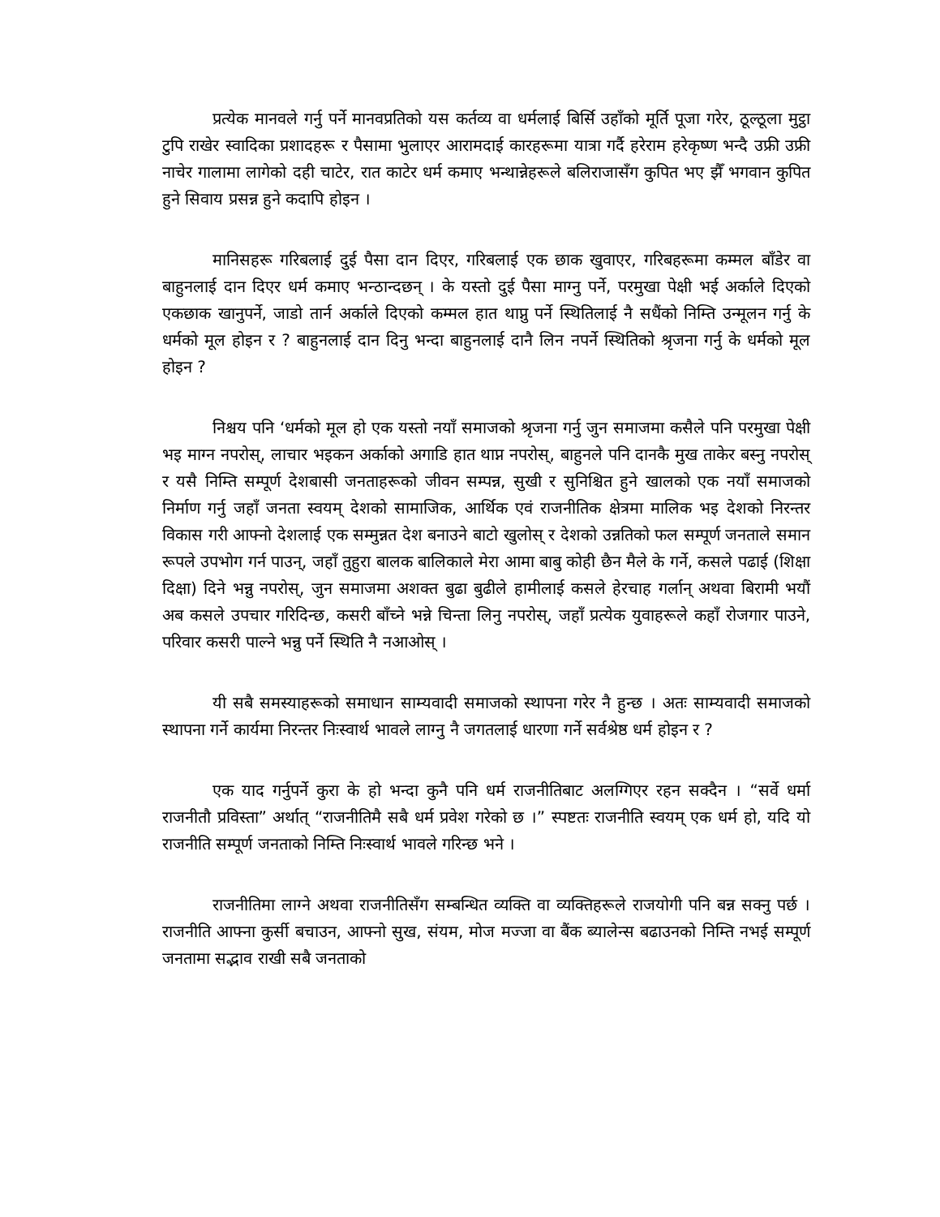प्रत्येक मानवले गर्नु पर्ने मानवप्रतिको यस कर्तव्य वा धर्मलाई बिर्सि उहाँको मूर्ति पूजा गरेर, ठूल्ठूला मुट्ठा टुपि राखेर स्वादिका प्रशादहरू र पैसामा भुलाएर आरामदाई कारहरूमा यात्रा गर्दै हरेराम हरेकृष्ण भन्दै उफ्री उफ्री नाचेर गालामा लागेको दही चाटेर, रात काटेर धर्म कमाए भन्थान्नेहरूले बलिराजासँग कुपित भए झैँ भगवान कुपित हुने सिवाय प्रसन्न हुने कदापि होइन ।
मानिसहरू गरिबलाई दुई पैसा दान दिएर, गरिबलाई एक छाक खुवाएर, गरिबहरूमा कम्मल बाँडेर वा बाहुनलाई दान दिएर धर्म कमाए भन्ठान्दछन् । के यस्तो दुई पैसा माग्नु पर्ने, परमुखा पेक्षी भई अर्काले दिएको एकछाक खानुपर्ने, जाडो तार्न अर्काले दिएको कम्मल हात थाप्नु पर्ने स्थितिलाई नै सधैंको निम्ति उन्मूलन गर्नु के धर्मको मूल होइन र ? बाहुनलाई दान दिनु भन्दा बाहुनलाई दानै लिन नपर्ने स्थितिको श्रृजना गर्नु के धर्मको मूल होइन ?
निश्चय पनि ‘धर्मको मूल हो एक यस्तो नयाँ समाजको श्रृजना गर्नु जुन समाजमा कसैले पनि परमुखा पेक्षी भइ माग्न नपरोस्, लाचार भइकन अर्काको अगाडि हात थाप्न नपरोस्, बाहुनले पनि दानकै मुख ताकेर बस्नु नपरोस् र यसै निम्ति सम्पूर्ण देशबासी जनताहरूको जीवन सम्पन्न, सुखी र सुनिश्चित हुने खालको एक नयाँ समाजको निर्माण गर्नु जहाँ जनता स्वयम् देशको सामाजिक, आर्थिक एवं राजनीतिक क्षेत्रमा मालिक भइ देशको निरन्तर विकास गरी आफ्नो देशलाई एक सम्मुन्नत देश बनाउने बाटो खुलोस् र देशको उन्नतिको फल सम्पूर्ण जनताले समान रूपले उपभोग गर्न पाउन्, जहाँ तुहुरा बालक बालिकाले मेरा आमा बाबु कोही छैन मैले के गर्ने, कसले पढाई (शिक्षा दिक्षा) दिने भन्नु नपरोस्, जुन समाजमा अशक्त बुढा बुढीले हामीलाई कसले हेरचाह गर्लान् अथवा बिरामी भयौं अब कसले उपचार गरिदिन्छ, कसरी बाँच्ने भन्ने चिन्ता लिनु नपरोस्, जहाँ प्रत्येक युवाहरूले कहाँ रोजगार पाउने, परिवार कसरी पाल्ने भन्नु पर्ने स्थिति नै नआओस् ।
यी सबै समस्याहरूको समाधान साम्यवादी समाजको स्थापना गरेर नै हुन्छ । अतः साम्यवादी समाजको स्थापना गर्ने कार्यमा निरन्तर निःस्वार्थ भावले लाग्नु नै जगतलाई धारणा गर्ने सर्वश्रेष्ठ धर्म होइन र ?
एक याद गर्नुपर्ने कुरा के हो भन्दा कुनै पनि धर्म राजनीतिबाट अलग्गिएर रहन सक्दैन । “सर्वे धर्मा राजनीतौ प्रविस्ता” अर्थात् “राजनीतिमै सबै धर्म प्रवेश गरेको छ ।” स्पष्टतः राजनीति स्वयम् एक धर्म हो, यदि यो राजनीति सम्पूर्ण जनताको निम्ति निःस्वार्थ भावले गरिन्छ भने ।
राजनीतिमा लाग्ने अथवा राजनीतिसँग सम्बन्धित व्यक्ति वा व्यक्तिहरूले राजयोगी पनि बन्न सक्नु पर्छ । राजनीति आफ्ना कुर्सी बचाउन, आफ्नो सुख, संयम, मोज मज्जा वा बैंक ब्यालेन्स बढाउनको निम्ति नभई सम्पूर्ण जनतामा सद्भाव राखी सबै जनताको